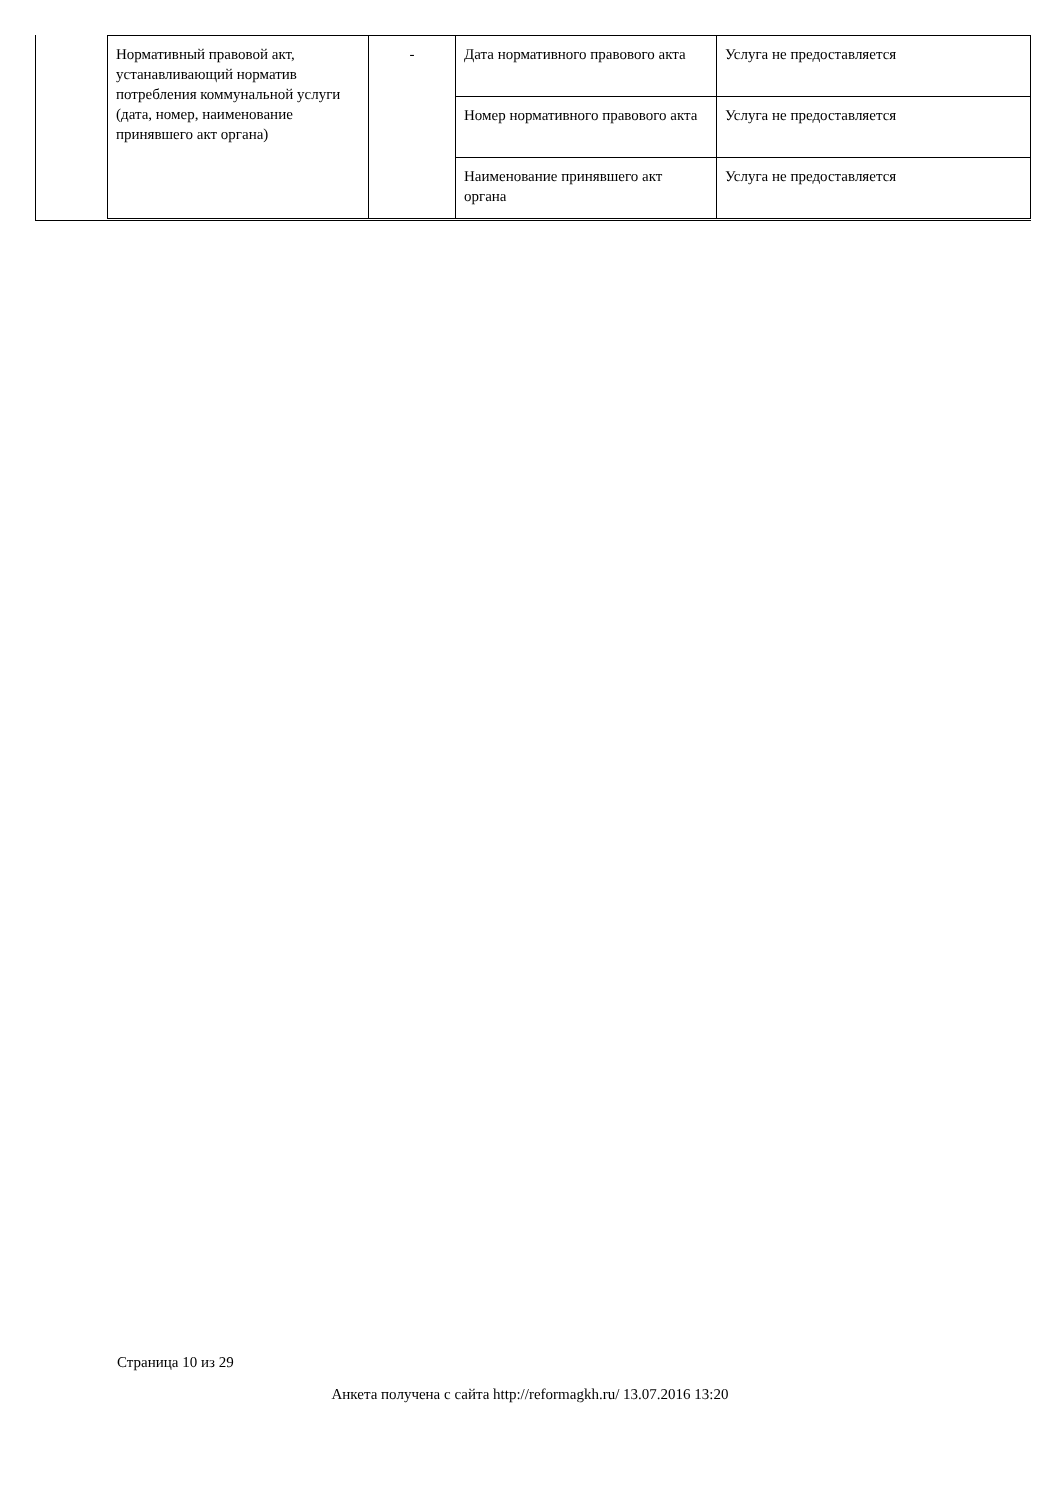| Нормативный правовой акт, устанавливающий норматив потребления коммунальной услуги (дата, номер, наименование принявшего акт органа) | - | Дата нормативного правового акта | Услуга не предоставляется |
| | | Номер нормативного правового акта | Услуга не предоставляется |
| | | Наименование принявшего акт органа | Услуга не предоставляется |
Страница 10 из 29
Анкета получена с сайта http://reformagkh.ru/ 13.07.2016 13:20